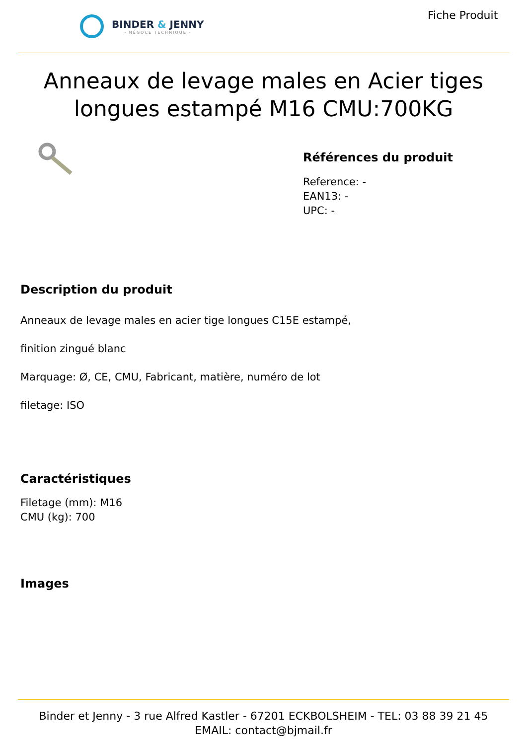BINDER & JENNY
- NÉGOCE TECHNIQUE -
Fiche Produit
Anneaux de levage males en Acier tiges longues estampé M16 CMU:700KG
Références du produit
Reference: -
EAN13: -
UPC: -
Description du produit
Anneaux de levage males en acier tige longues C15E estampé,
finition zingué blanc
Marquage: Ø, CE, CMU, Fabricant, matière, numéro de lot
filetage: ISO
Caractéristiques
Filetage (mm): M16
CMU (kg): 700
Images
Binder et Jenny - 3 rue Alfred Kastler - 67201 ECKBOLSHEIM - TEL: 03 88 39 21 45
EMAIL: contact@bjmail.fr